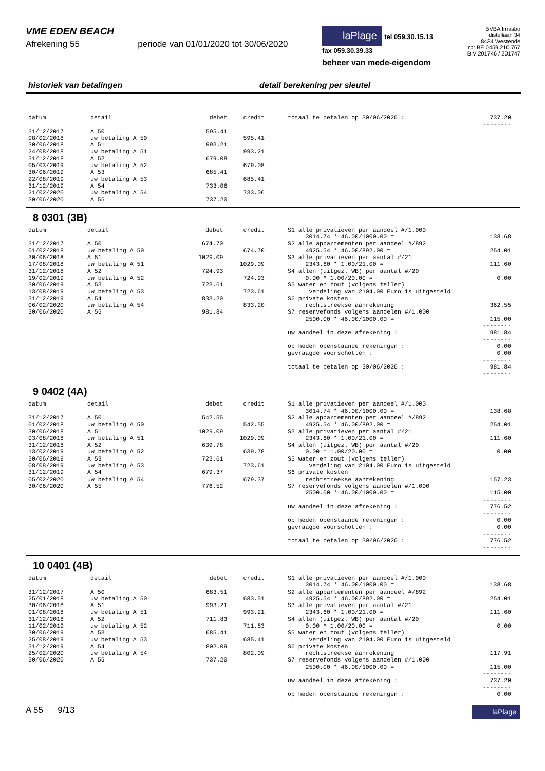VME EDEN BEACH
Afrekening 55 periode van 01/01/2020 tot 30/06/2020
laPlage tel 059.30.15.13
fax 059.30.39.33
beheer van mede-eigendom
BVBA Imasbo
distellaan 34
8434 Westende
rpr BE 0459.210.767
BIV 201746 / 201747
historiek van betalingen detail berekening per sleutel
| datum | detail | debet | credit |
| --- | --- | --- | --- |
| 31/12/2017 | A 50 | 595.41 | |
| 08/02/2018 | uw betaling A 50 | | 595.41 |
| 30/06/2018 | A 51 | 993.21 | |
| 24/08/2018 | uw betaling A 51 | | 993.21 |
| 31/12/2018 | A 52 | 679.08 | |
| 05/03/2019 | uw betaling A 52 | | 679.08 |
| 30/06/2019 | A 53 | 685.41 | |
| 22/08/2019 | uw betaling A 53 | | 685.41 |
| 31/12/2019 | A 54 | 733.06 | |
| 21/02/2020 | uw betaling A 54 | | 733.06 |
| 30/06/2020 | A 55 | 737.20 | |
| totaal te betalen op 30/06/2020 : | 737.20 |
| | -------- |
8 0301 (3B)
| datum | detail | debet | credit |
| --- | --- | --- | --- |
| 31/12/2017 | A 50 | 674.70 | |
| 01/02/2018 | uw betaling A 50 | | 674.70 |
| 30/06/2018 | A 51 | 1029.09 | |
| 17/08/2018 | uw betaling A 51 | | 1029.09 |
| 31/12/2018 | A 52 | 724.93 | |
| 19/02/2019 | uw betaling A 52 | | 724.93 |
| 30/06/2019 | A 53 | 723.61 | |
| 13/08/2019 | uw betaling A 53 | | 723.61 |
| 31/12/2019 | A 54 | 833.20 | |
| 06/02/2020 | uw betaling A 54 | | 833.20 |
| 30/06/2020 | A 55 | 981.84 | |
| S1 alle privatieven per aandeel #/1.000 | |
| 3014.74 * 46.00/1000.00 = | 138.68 |
| S2 alle appartementen per aandeel #/892 | |
| 4925.54 * 46.00/892.00 = | 254.01 |
| S3 alle privatieven per aantal #/21 | |
| 2343.60 * 1.00/21.00 = | 111.60 |
| S4 allen (uitgez. WB) per aantal #/20 | |
| 0.00 * 1.00/20.00 = | 0.00 |
| S5 water en zout (volgens teller) | |
| verdeling van 2104.00 Euro is uitgesteld | |
| S6 private kosten | |
| rechtstreekse aanrekening | 362.55 |
| S7 reservefonds volgens aandelen #/1.000 | |
| 2500.00 * 46.00/1000.00 = | 115.00 |
| | -------- |
| uw aandeel in deze afrekening : | 981.84 |
| | -------- |
| op heden openstaande rekeningen : | 0.00 |
| gevraagde voorschotten : | 0.00 |
| | -------- |
| totaal te betalen op 30/06/2020 : | 981.84 |
| | -------- |
9 0402 (4A)
| datum | detail | debet | credit |
| --- | --- | --- | --- |
| 31/12/2017 | A 50 | 542.55 | |
| 01/02/2018 | uw betaling A 50 | | 542.55 |
| 30/06/2018 | A 51 | 1029.09 | |
| 03/08/2018 | uw betaling A 51 | | 1029.09 |
| 31/12/2018 | A 52 | 639.78 | |
| 13/02/2019 | uw betaling A 52 | | 639.78 |
| 30/06/2019 | A 53 | 723.61 | |
| 08/08/2019 | uw betaling A 53 | | 723.61 |
| 31/12/2019 | A 54 | 679.37 | |
| 05/02/2020 | uw betaling A 54 | | 679.37 |
| 30/06/2020 | A 55 | 776.52 | |
| S1 alle privatieven per aandeel #/1.000 | |
| 3014.74 * 46.00/1000.00 = | 138.68 |
| S2 alle appartementen per aandeel #/892 | |
| 4925.54 * 46.00/892.00 = | 254.01 |
| S3 alle privatieven per aantal #/21 | |
| 2343.60 * 1.00/21.00 = | 111.60 |
| S4 allen (uitgez. WB) per aantal #/20 | |
| 0.00 * 1.00/20.00 = | 0.00 |
| S5 water en zout (volgens teller) | |
| verdeling van 2104.00 Euro is uitgesteld | |
| S6 private kosten | |
| rechtstreekse aanrekening | 157.23 |
| S7 reservefonds volgens aandelen #/1.000 | |
| 2500.00 * 46.00/1000.00 = | 115.00 |
| | -------- |
| uw aandeel in deze afrekening : | 776.52 |
| | -------- |
| op heden openstaande rekeningen : | 0.00 |
| gevraagde voorschotten : | 0.00 |
| | -------- |
| totaal te betalen op 30/06/2020 : | 776.52 |
| | -------- |
10 0401 (4B)
| datum | detail | debet | credit |
| --- | --- | --- | --- |
| 31/12/2017 | A 50 | 683.51 | |
| 25/01/2018 | uw betaling A 50 | | 683.51 |
| 30/06/2018 | A 51 | 993.21 | |
| 01/08/2018 | uw betaling A 51 | | 993.21 |
| 31/12/2018 | A 52 | 711.83 | |
| 11/02/2019 | uw betaling A 52 | | 711.83 |
| 30/06/2019 | A 53 | 685.41 | |
| 25/08/2019 | uw betaling A 53 | | 685.41 |
| 31/12/2019 | A 54 | 802.09 | |
| 25/02/2020 | uw betaling A 54 | | 802.09 |
| 30/06/2020 | A 55 | 737.20 | |
| S1 alle privatieven per aandeel #/1.000 | |
| 3014.74 * 46.00/1000.00 = | 138.68 |
| S2 alle appartementen per aandeel #/892 | |
| 4925.54 * 46.00/892.00 = | 254.01 |
| S3 alle privatieven per aantal #/21 | |
| 2343.60 * 1.00/21.00 = | 111.60 |
| S4 allen (uitgez. WB) per aantal #/20 | |
| 0.00 * 1.00/20.00 = | 0.00 |
| S5 water en zout (volgens teller) | |
| verdeling van 2104.00 Euro is uitgesteld | |
| S6 private kosten | |
| rechtstreekse aanrekening | 117.91 |
| S7 reservefonds volgens aandelen #/1.000 | |
| 2500.00 * 46.00/1000.00 = | 115.00 |
| | -------- |
| uw aandeel in deze afrekening : | 737.20 |
| | -------- |
| op heden openstaande rekeningen : | 0.00 |
A 55 9/13 laPlage